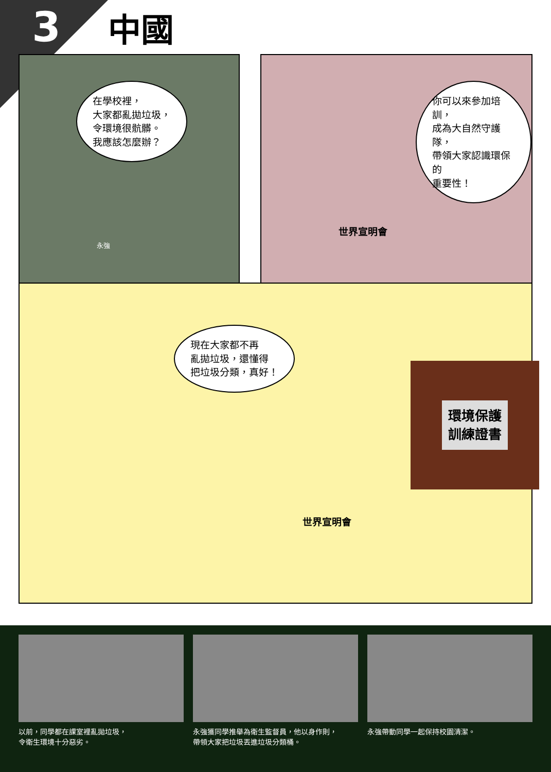3
中國
在學校裡，
大家都亂拋垃圾，
令環境很骯髒。
我應該怎麼辦？
永強
你可以來參加培訓，
成為大自然守護隊，
帶領大家認識環保的
重要性！
世界宣明會
現在大家都不再
亂拋垃圾，還懂得
把垃圾分類，真好！
環境保護
訓練證書
世界宣明會
以前，同學都在課室裡亂拋垃圾，
令衛生環境十分惡劣。
永強獲同學推舉為衛生監督員，他以身作則，
帶領大家把垃圾丟進垃圾分類桶。
永強帶動同學一起保持校園清潔。